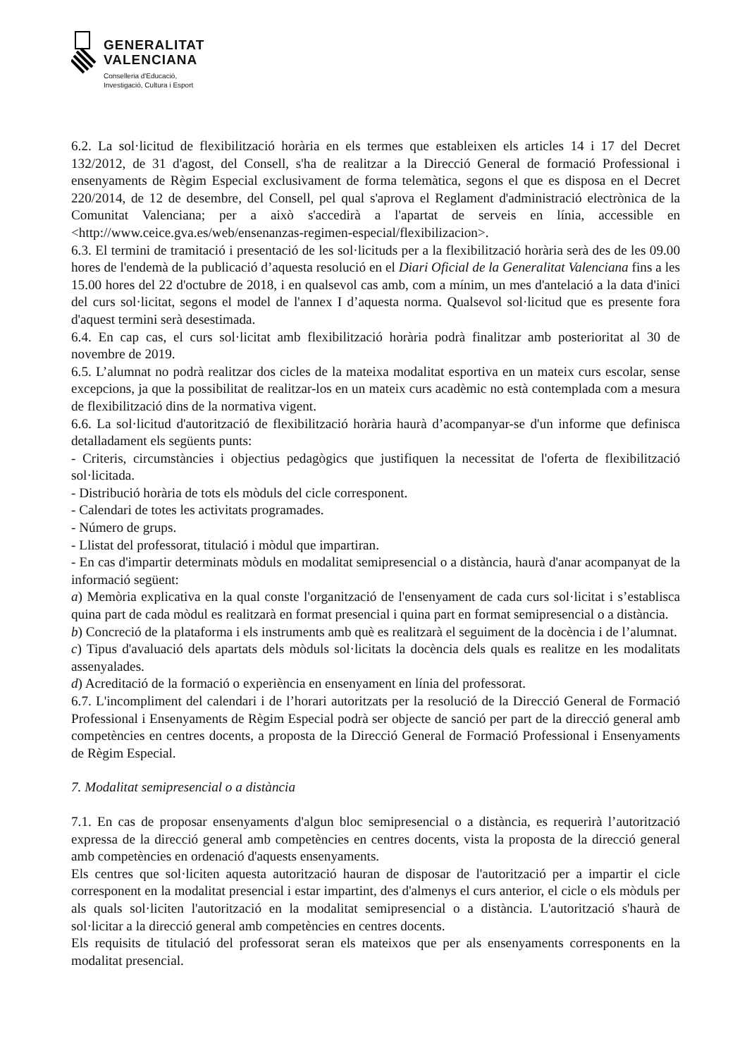GENERALITAT
VALENCIANA
Conselleria d'Educació,
Investigació, Cultura i Esport
6.2. La sol·licitud de flexibilització horària en els termes que estableixen els articles 14 i 17 del Decret 132/2012, de 31 d'agost, del Consell, s'ha de realitzar a la Direcció General de formació Professional i ensenyaments de Règim Especial exclusivament de forma telemàtica, segons el que es disposa en el Decret 220/2014, de 12 de desembre, del Consell, pel qual s'aprova el Reglament d'administració electrònica de la Comunitat Valenciana; per a això s'accedirà a l'apartat de serveis en línia, accessible en <http://www.ceice.gva.es/web/ensenanzas-regimen-especial/flexibilizacion>.
6.3. El termini de tramitació i presentació de les sol·licituds per a la flexibilització horària serà des de les 09.00 hores de l'endemà de la publicació d’aquesta resolució en el Diari Oficial de la Generalitat Valenciana fins a les 15.00 hores del 22 d'octubre de 2018, i en qualsevol cas amb, com a mínim, un mes d'antelació a la data d'inici del curs sol·licitat, segons el model de l'annex I d’aquesta norma. Qualsevol sol·licitud que es presente fora d'aquest termini serà desestimada.
6.4. En cap cas, el curs sol·licitat amb flexibilització horària podrà finalitzar amb posterioritat al 30 de novembre de 2019.
6.5. L’alumnat no podrà realitzar dos cicles de la mateixa modalitat esportiva en un mateix curs escolar, sense excepcions, ja que la possibilitat de realitzar-los en un mateix curs acadèmic no està contemplada com a mesura de flexibilització dins de la normativa vigent.
6.6. La sol·licitud d'autorització de flexibilització horària haurà d’acompanyar-se d'un informe que definisca detalladament els següents punts:
- Criteris, circumstàncies i objectius pedagògics que justifiquen la necessitat de l'oferta de flexibilització sol·licitada.
- Distribució horària de tots els mòduls del cicle corresponent.
- Calendari de totes les activitats programades.
- Número de grups.
- Llistat del professorat, titulació i mòdul que impartiran.
- En cas d'impartir determinats mòduls en modalitat semipresencial o a distància, haurà d'anar acompanyat de la informació següent:
a) Memòria explicativa en la qual conste l'organització de l'ensenyament de cada curs sol·licitat i s’establisca quina part de cada mòdul es realitzarà en format presencial i quina part en format semipresencial o a distància.
b) Concreció de la plataforma i els instruments amb què es realitzarà el seguiment de la docència i de l’alumnat.
c) Tipus d'avaluació dels apartats dels mòduls sol·licitats la docència dels quals es realitze en les modalitats assenyalades.
d) Acreditació de la formació o experiència en ensenyament en línia del professorat.
6.7. L'incompliment del calendari i de l’horari autoritzats per la resolució de la Direcció General de Formació Professional i Ensenyaments de Règim Especial podrà ser objecte de sanció per part de la direcció general amb competències en centres docents, a proposta de la Direcció General de Formació Professional i Ensenyaments de Règim Especial.
7. Modalitat semipresencial o a distància
7.1. En cas de proposar ensenyaments d'algun bloc semipresencial o a distància, es requerirà l’autorització expressa de la direcció general amb competències en centres docents, vista la proposta de la direcció general amb competències en ordenació d'aquests ensenyaments.
Els centres que sol·liciten aquesta autorització hauran de disposar de l'autorització per a impartir el cicle corresponent en la modalitat presencial i estar impartint, des d'almenys el curs anterior, el cicle o els mòduls per als quals sol·liciten l'autorització en la modalitat semipresencial o a distància. L'autorització s'haurà de sol·licitar a la direcció general amb competències en centres docents.
Els requisits de titulació del professorat seran els mateixos que per als ensenyaments corresponents en la modalitat presencial.